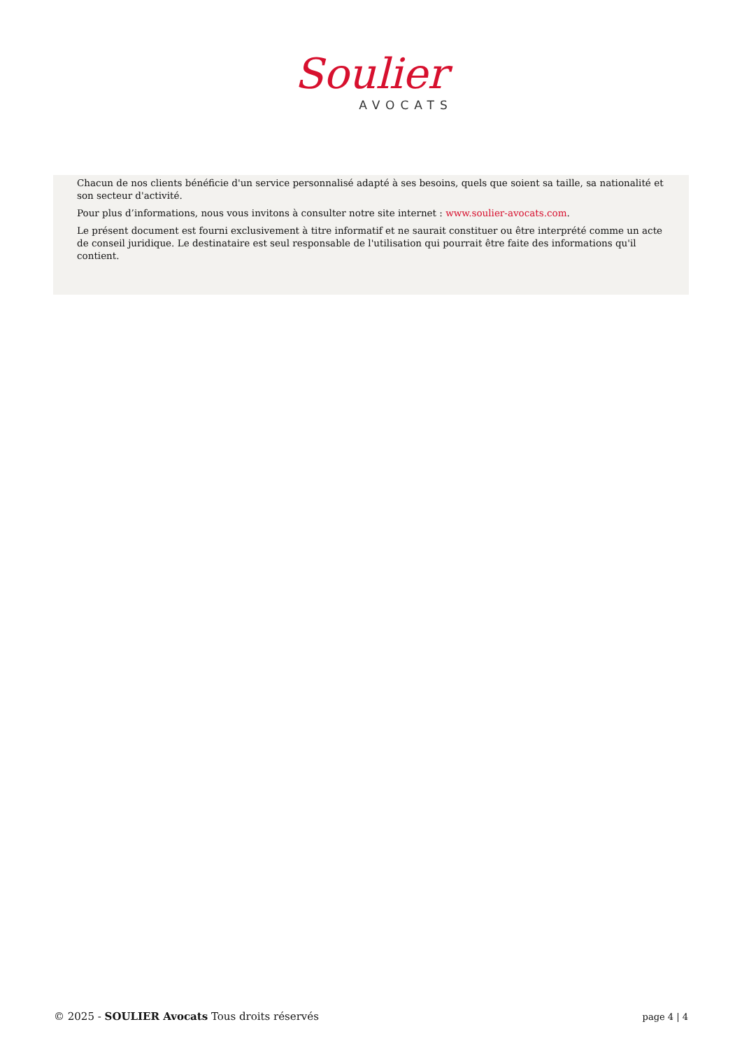Soulier
AVOCATS
Chacun de nos clients bénéficie d'un service personnalisé adapté à ses besoins, quels que soient sa taille, sa nationalité et son secteur d'activité.
Pour plus d’informations, nous vous invitons à consulter notre site internet : www.soulier-avocats.com.
Le présent document est fourni exclusivement à titre informatif et ne saurait constituer ou être interprété comme un acte de conseil juridique. Le destinataire est seul responsable de l'utilisation qui pourrait être faite des informations qu'il contient.
© 2025 - SOULIER Avocats Tous droits réservés page 4 | 4